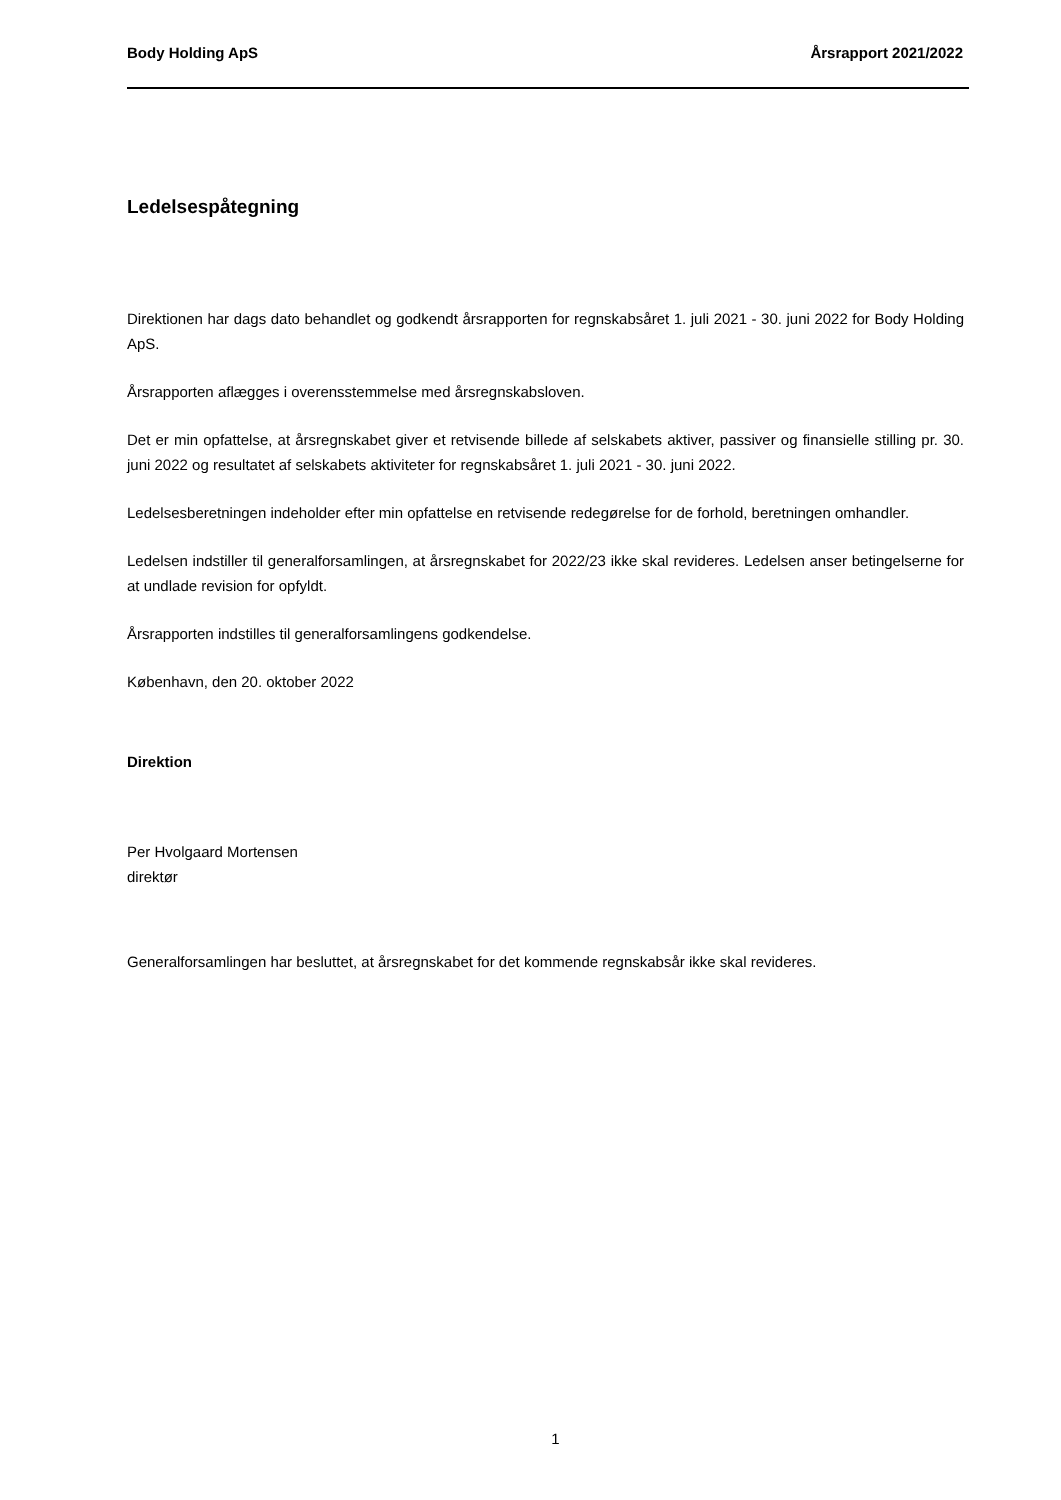Body Holding ApS Årsrapport 2021/2022
Ledelsespåtegning
Direktionen har dags dato behandlet og godkendt årsrapporten for regnskabsåret 1. juli 2021 - 30. juni 2022 for Body Holding ApS.
Årsrapporten aflægges i overensstemmelse med årsregnskabsloven.
Det er min opfattelse, at årsregnskabet giver et retvisende billede af selskabets aktiver, passiver og finansielle stilling pr. 30. juni 2022 og resultatet af selskabets aktiviteter for regnskabsåret 1. juli 2021 - 30. juni 2022.
Ledelsesberetningen indeholder efter min opfattelse en retvisende redegørelse for de forhold, beretningen omhandler.
Ledelsen indstiller til generalforsamlingen, at årsregnskabet for 2022/23 ikke skal revideres. Ledelsen anser betingelserne for at undlade revision for opfyldt.
Årsrapporten indstilles til generalforsamlingens godkendelse.
København, den 20. oktober 2022
Direktion
Per Hvolgaard Mortensen
direktør
Generalforsamlingen har besluttet, at årsregnskabet for det kommende regnskabsår ikke skal revideres.
1